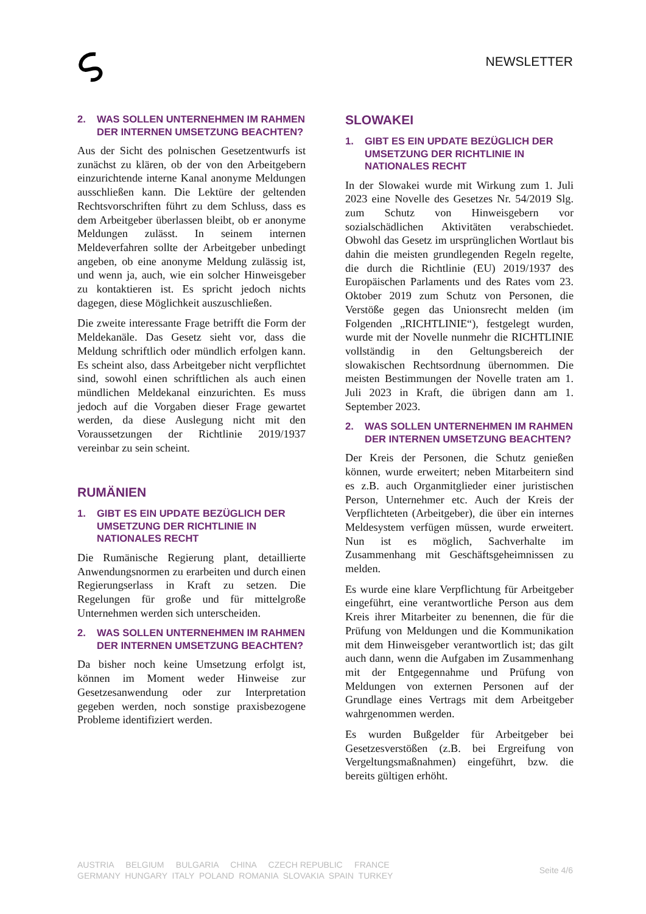NEWSLETTER
2. WAS SOLLEN UNTERNEHMEN IM RAHMEN DER INTERNEN UMSETZUNG BEACHTEN?
Aus der Sicht des polnischen Gesetzentwurfs ist zunächst zu klären, ob der von den Arbeitgebern einzurichtende interne Kanal anonyme Meldungen ausschließen kann. Die Lektüre der geltenden Rechtsvorschriften führt zu dem Schluss, dass es dem Arbeitgeber überlassen bleibt, ob er anonyme Meldungen zulässt. In seinem internen Meldeverfahren sollte der Arbeitgeber unbedingt angeben, ob eine anonyme Meldung zulässig ist, und wenn ja, auch, wie ein solcher Hinweisgeber zu kontaktieren ist. Es spricht jedoch nichts dagegen, diese Möglichkeit auszuschließen.
Die zweite interessante Frage betrifft die Form der Meldekanäle. Das Gesetz sieht vor, dass die Meldung schriftlich oder mündlich erfolgen kann. Es scheint also, dass Arbeitgeber nicht verpflichtet sind, sowohl einen schriftlichen als auch einen mündlichen Meldekanal einzurichten. Es muss jedoch auf die Vorgaben dieser Frage gewartet werden, da diese Auslegung nicht mit den Voraussetzungen der Richtlinie 2019/1937 vereinbar zu sein scheint.
RUMÄNIEN
1. GIBT ES EIN UPDATE BEZÜGLICH DER UMSETZUNG DER RICHTLINIE IN NATIONALES RECHT
Die Rumänische Regierung plant, detaillierte Anwendungsnormen zu erarbeiten und durch einen Regierungserlass in Kraft zu setzen. Die Regelungen für große und für mittelgroße Unternehmen werden sich unterscheiden.
2. WAS SOLLEN UNTERNEHMEN IM RAHMEN DER INTERNEN UMSETZUNG BEACHTEN?
Da bisher noch keine Umsetzung erfolgt ist, können im Moment weder Hinweise zur Gesetzesanwendung oder zur Interpretation gegeben werden, noch sonstige praxisbezogene Probleme identifiziert werden.
SLOWAKEI
1. GIBT ES EIN UPDATE BEZÜGLICH DER UMSETZUNG DER RICHTLINIE IN NATIONALES RECHT
In der Slowakei wurde mit Wirkung zum 1. Juli 2023 eine Novelle des Gesetzes Nr. 54/2019 Slg. zum Schutz von Hinweisgebern vor sozialschädlichen Aktivitäten verabschiedet. Obwohl das Gesetz im ursprünglichen Wortlaut bis dahin die meisten grundlegenden Regeln regelte, die durch die Richtlinie (EU) 2019/1937 des Europäischen Parlaments und des Rates vom 23. Oktober 2019 zum Schutz von Personen, die Verstöße gegen das Unionsrecht melden (im Folgenden „RICHTLINIE“), festgelegt wurden, wurde mit der Novelle nunmehr die RICHTLINIE vollständig in den Geltungsbereich der slowakischen Rechtsordnung übernommen. Die meisten Bestimmungen der Novelle traten am 1. Juli 2023 in Kraft, die übrigen dann am 1. September 2023.
2. WAS SOLLEN UNTERNEHMEN IM RAHMEN DER INTERNEN UMSETZUNG BEACHTEN?
Der Kreis der Personen, die Schutz genießen können, wurde erweitert; neben Mitarbeitern sind es z.B. auch Organmitglieder einer juristischen Person, Unternehmer etc. Auch der Kreis der Verpflichteten (Arbeitgeber), die über ein internes Meldesystem verfügen müssen, wurde erweitert. Nun ist es möglich, Sachverhalte im Zusammenhang mit Geschäftsgeheimnissen zu melden.
Es wurde eine klare Verpflichtung für Arbeitgeber eingeführt, eine verantwortliche Person aus dem Kreis ihrer Mitarbeiter zu benennen, die für die Prüfung von Meldungen und die Kommunikation mit dem Hinweisgeber verantwortlich ist; das gilt auch dann, wenn die Aufgaben im Zusammenhang mit der Entgegennahme und Prüfung von Meldungen von externen Personen auf der Grundlage eines Vertrags mit dem Arbeitgeber wahrgenommen werden.
Es wurden Bußgelder für Arbeitgeber bei Gesetzesverstößen (z.B. bei Ergreifung von Vergeltungsmaßnahmen) eingeführt, bzw. die bereits gültigen erhöht.
AUSTRIA BELGIUM BULGARIA CHINA CZECH REPUBLIC FRANCE
GERMANY HUNGARY ITALY POLAND ROMANIA SLOVAKIA SPAIN TURKEY
Seite 4/6